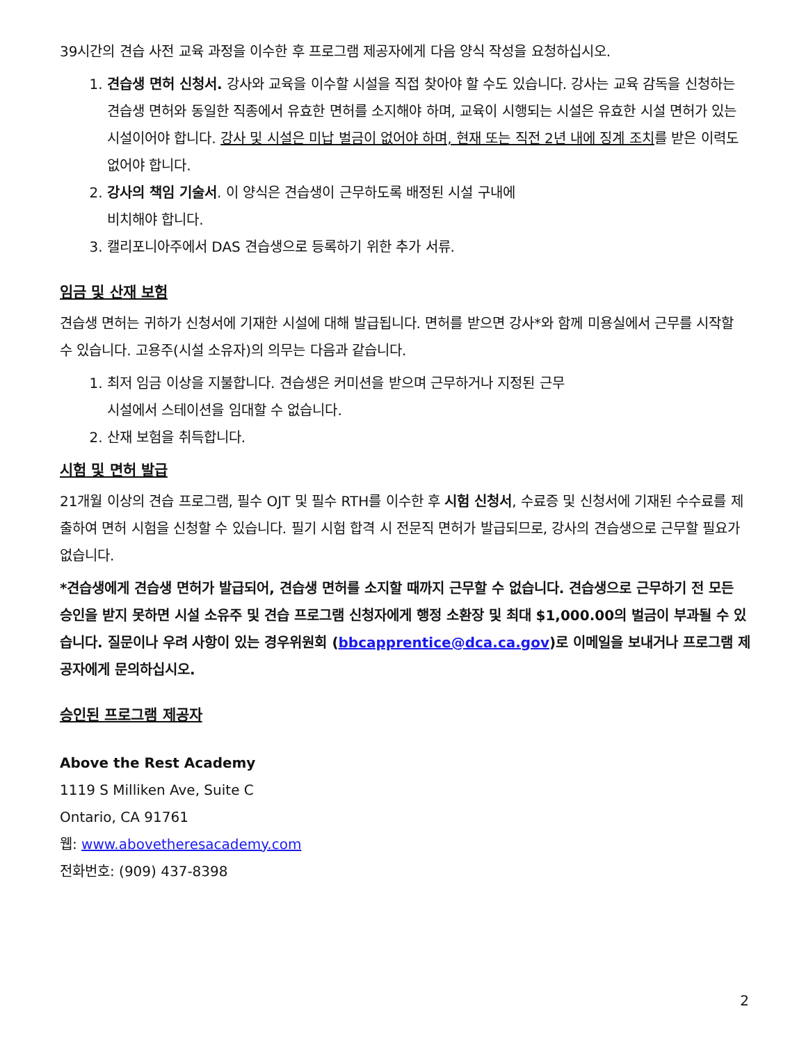39시간의 견습 사전 교육 과정을 이수한 후 프로그램 제공자에게 다음 양식 작성을 요청하십시오.
1. 견습생 면허 신청서. 강사와 교육을 이수할 시설을 직접 찾아야 할 수도 있습니다. 강사는 교육 감독을 신청하는 견습생 면허와 동일한 직종에서 유효한 면허를 소지해야 하며, 교육이 시행되는 시설은 유효한 시설 면허가 있는 시설이어야 합니다. 강사 및 시설은 미납 벌금이 없어야 하며, 현재 또는 직전 2년 내에 징계 조치를 받은 이력도 없어야 합니다.
2. 강사의 책임 기술서. 이 양식은 견습생이 근무하도록 배정된 시설 구내에
비치해야 합니다.
3. 캘리포니아주에서 DAS 견습생으로 등록하기 위한 추가 서류.
임금 및 산재 보험
견습생 면허는 귀하가 신청서에 기재한 시설에 대해 발급됩니다. 면허를 받으면 강사*와 함께 미용실에서 근무를 시작할 수 있습니다. 고용주(시설 소유자)의 의무는 다음과 같습니다.
1. 최저 임금 이상을 지불합니다. 견습생은 커미션을 받으며 근무하거나 지정된 근무
시설에서 스테이션을 임대할 수 없습니다.
2. 산재 보험을 취득합니다.
시험 및 면허 발급
21개월 이상의 견습 프로그램, 필수 OJT 및 필수 RTH를 이수한 후 시험 신청서, 수료증 및 신청서에 기재된 수수료를 제출하여 면허 시험을 신청할 수 있습니다. 필기 시험 합격 시 전문직 면허가 발급되므로, 강사의 견습생으로 근무할 필요가 없습니다.
*견습생에게 견습생 면허가 발급되어, 견습생 면허를 소지할 때까지 근무할 수 없습니다. 견습생으로 근무하기 전 모든 승인을 받지 못하면 시설 소유주 및 견습 프로그램 신청자에게 행정 소환장 및 최대 $1,000.00의 벌금이 부과될 수 있습니다. 질문이나 우려 사항이 있는 경우위원회 (bbcapprentice@dca.ca.gov)로 이메일을 보내거나 프로그램 제공자에게 문의하십시오.
승인된 프로그램 제공자
Above the Rest Academy
1119 S Milliken Ave, Suite C
Ontario, CA 91761
웹: www.abovetheresacademy.com
전화번호: (909) 437-8398
2